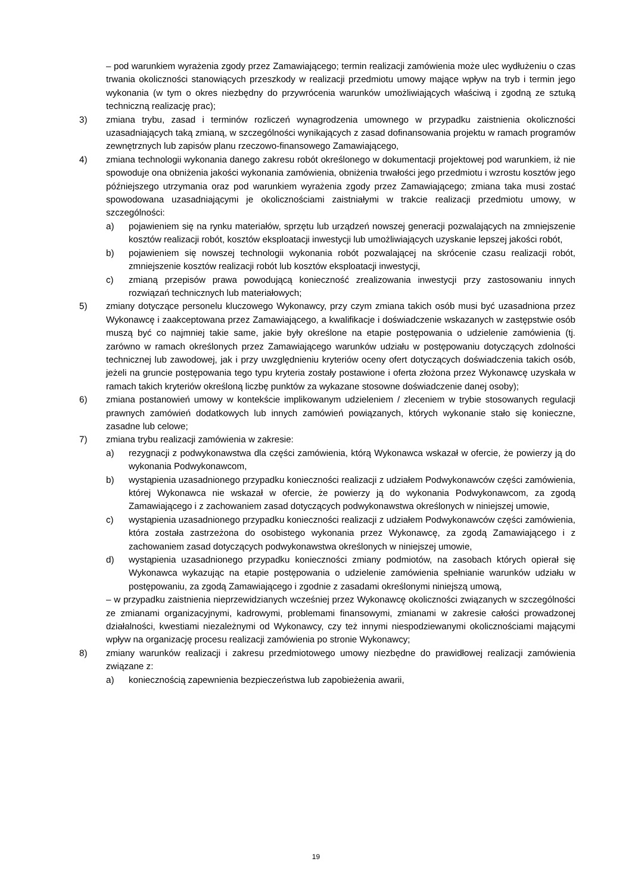– pod warunkiem wyrażenia zgody przez Zamawiającego; termin realizacji zamówienia może ulec wydłużeniu o czas trwania okoliczności stanowiących przeszkody w realizacji przedmiotu umowy mające wpływ na tryb i termin jego wykonania (w tym o okres niezbędny do przywrócenia warunków umożliwiających właściwą i zgodną ze sztuką techniczną realizację prac);
3) zmiana trybu, zasad i terminów rozliczeń wynagrodzenia umownego w przypadku zaistnienia okoliczności uzasadniających taką zmianą, w szczególności wynikających z zasad dofinansowania projektu w ramach programów zewnętrznych lub zapisów planu rzeczowo-finansowego Zamawiającego,
4) zmiana technologii wykonania danego zakresu robót określonego w dokumentacji projektowej pod warunkiem, iż nie spowoduje ona obniżenia jakości wykonania zamówienia, obniżenia trwałości jego przedmiotu i wzrostu kosztów jego późniejszego utrzymania oraz pod warunkiem wyrażenia zgody przez Zamawiającego; zmiana taka musi zostać spowodowana uzasadniającymi je okolicznościami zaistniałymi w trakcie realizacji przedmiotu umowy, w szczególności:
a) pojawieniem się na rynku materiałów, sprzętu lub urządzeń nowszej generacji pozwalających na zmniejszenie kosztów realizacji robót, kosztów eksploatacji inwestycji lub umożliwiających uzyskanie lepszej jakości robót,
b) pojawieniem się nowszej technologii wykonania robót pozwalającej na skrócenie czasu realizacji robót, zmniejszenie kosztów realizacji robót lub kosztów eksploatacji inwestycji,
c) zmianą przepisów prawa powodującą konieczność zrealizowania inwestycji przy zastosowaniu innych rozwiązań technicznych lub materiałowych;
5) zmiany dotyczące personelu kluczowego Wykonawcy, przy czym zmiana takich osób musi być uzasadniona przez Wykonawcę i zaakceptowana przez Zamawiającego, a kwalifikacje i doświadczenie wskazanych w zastępstwie osób muszą być co najmniej takie same, jakie były określone na etapie postępowania o udzielenie zamówienia (tj. zarówno w ramach określonych przez Zamawiającego warunków udziału w postępowaniu dotyczących zdolności technicznej lub zawodowej, jak i przy uwzględnieniu kryteriów oceny ofert dotyczących doświadczenia takich osób, jeżeli na gruncie postępowania tego typu kryteria zostały postawione i oferta złożona przez Wykonawcę uzyskała w ramach takich kryteriów określoną liczbę punktów za wykazane stosowne doświadczenie danej osoby);
6) zmiana postanowień umowy w kontekście implikowanym udzieleniem / zleceniem w trybie stosowanych regulacji prawnych zamówień dodatkowych lub innych zamówień powiązanych, których wykonanie stało się konieczne, zasadne lub celowe;
7) zmiana trybu realizacji zamówienia w zakresie:
a) rezygnacji z podwykonawstwa dla części zamówienia, którą Wykonawca wskazał w ofercie, że powierzy ją do wykonania Podwykonawcom,
b) wystąpienia uzasadnionego przypadku konieczności realizacji z udziałem Podwykonawców części zamówienia, której Wykonawca nie wskazał w ofercie, że powierzy ją do wykonania Podwykonawcom, za zgodą Zamawiającego i z zachowaniem zasad dotyczących podwykonawstwa określonych w niniejszej umowie,
c) wystąpienia uzasadnionego przypadku konieczności realizacji z udziałem Podwykonawców części zamówienia, która została zastrzeżona do osobistego wykonania przez Wykonawcę, za zgodą Zamawiającego i z zachowaniem zasad dotyczących podwykonawstwa określonych w niniejszej umowie,
d) wystąpienia uzasadnionego przypadku konieczności zmiany podmiotów, na zasobach których opierał się Wykonawca wykazując na etapie postępowania o udzielenie zamówienia spełnianie warunków udziału w postępowaniu, za zgodą Zamawiającego i zgodnie z zasadami określonymi niniejszą umową,
– w przypadku zaistnienia nieprzewidzianych wcześniej przez Wykonawcę okoliczności związanych w szczególności ze zmianami organizacyjnymi, kadrowymi, problemami finansowymi, zmianami w zakresie całości prowadzonej działalności, kwestiami niezależnymi od Wykonawcy, czy też innymi niespodziewanymi okolicznościami mającymi wpływ na organizację procesu realizacji zamówienia po stronie Wykonawcy;
8) zmiany warunków realizacji i zakresu przedmiotowego umowy niezbędne do prawidłowej realizacji zamówienia związane z:
a) koniecznością zapewnienia bezpieczeństwa lub zapobieżenia awarii,
19